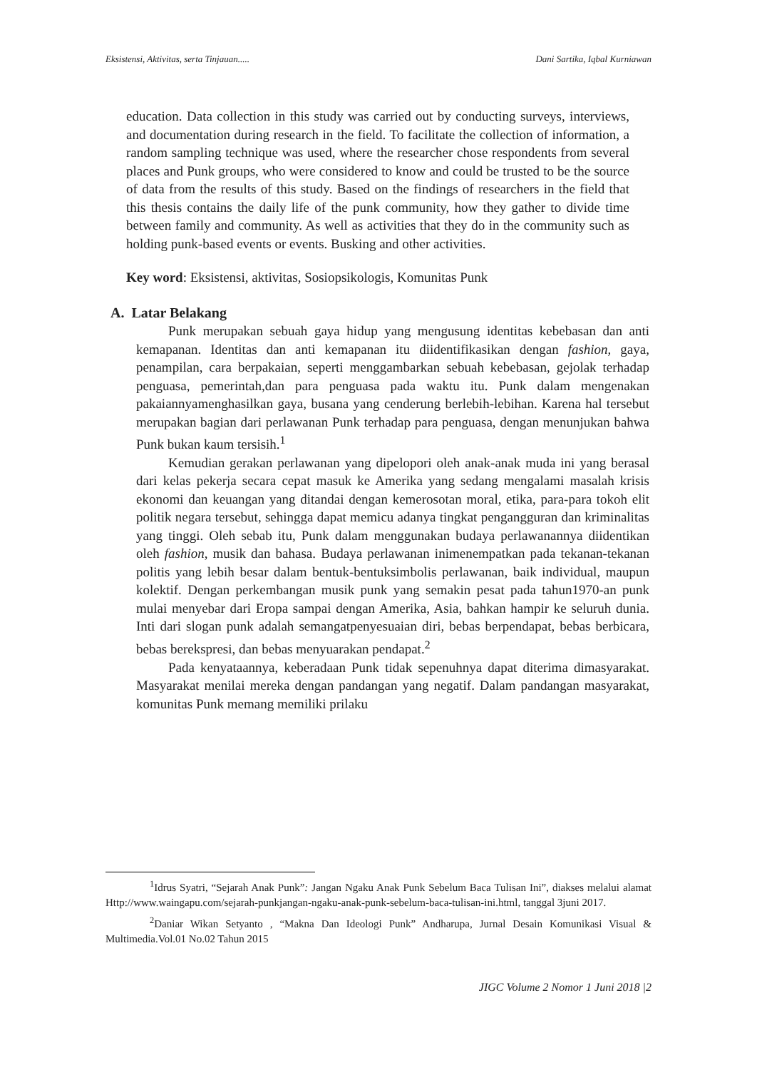Eksistensi, Aktivitas, serta Tinjauan..... Dani Sartika, Iqbal Kurniawan
education. Data collection in this study was carried out by conducting surveys, interviews, and documentation during research in the field. To facilitate the collection of information, a random sampling technique was used, where the researcher chose respondents from several places and Punk groups, who were considered to know and could be trusted to be the source of data from the results of this study. Based on the findings of researchers in the field that this thesis contains the daily life of the punk community, how they gather to divide time between family and community. As well as activities that they do in the community such as holding punk-based events or events. Busking and other activities.
Key word: Eksistensi, aktivitas, Sosiopsikologis, Komunitas Punk
A. Latar Belakang
Punk merupakan sebuah gaya hidup yang mengusung identitas kebebasan dan anti kemapanan. Identitas dan anti kemapanan itu diidentifikasikan dengan fashion, gaya, penampilan, cara berpakaian, seperti menggambarkan sebuah kebebasan, gejolak terhadap penguasa, pemerintah,dan para penguasa pada waktu itu. Punk dalam mengenakan pakaiannyamenghasilkan gaya, busana yang cenderung berlebih-lebihan. Karena hal tersebut merupakan bagian dari perlawanan Punk terhadap para penguasa, dengan menunjukan bahwa Punk bukan kaum tersisih.<sup>1</sup>
Kemudian gerakan perlawanan yang dipelopori oleh anak-anak muda ini yang berasal dari kelas pekerja secara cepat masuk ke Amerika yang sedang mengalami masalah krisis ekonomi dan keuangan yang ditandai dengan kemerosotan moral, etika, para-para tokoh elit politik negara tersebut, sehingga dapat memicu adanya tingkat pengangguran dan kriminalitas yang tinggi. Oleh sebab itu, Punk dalam menggunakan budaya perlawanannya diidentikan oleh fashion, musik dan bahasa. Budaya perlawanan inimenempatkan pada tekanan-tekanan politis yang lebih besar dalam bentuk-bentuksimbolis perlawanan, baik individual, maupun kolektif. Dengan perkembangan musik punk yang semakin pesat pada tahun1970-an punk mulai menyebar dari Eropa sampai dengan Amerika, Asia, bahkan hampir ke seluruh dunia. Inti dari slogan punk adalah semangatpenyesuaian diri, bebas berpendapat, bebas berbicara, bebas berekspresi, dan bebas menyuarakan pendapat.<sup>2</sup>
Pada kenyataannya, keberadaan Punk tidak sepenuhnya dapat diterima dimasyarakat. Masyarakat menilai mereka dengan pandangan yang negatif. Dalam pandangan masyarakat, komunitas Punk memang memiliki prilaku
<sup>1</sup> Idrus Syatri, “Sejarah Anak Punk”: Jangan Ngaku Anak Punk Sebelum Baca Tulisan Ini”, diakses melalui alamat Http://www.waingapu.com/sejarah-punkjangan-ngaku-anak-punk-sebelum-baca-tulisan-ini.html, tanggal 3juni 2017.
<sup>2</sup> Daniar Wikan Setyanto , “Makna Dan Ideologi Punk” Andharupa, Jurnal Desain Komunikasi Visual & Multimedia.Vol.01 No.02 Tahun 2015
JIGC Volume 2 Nomor 1 Juni 2018 |2